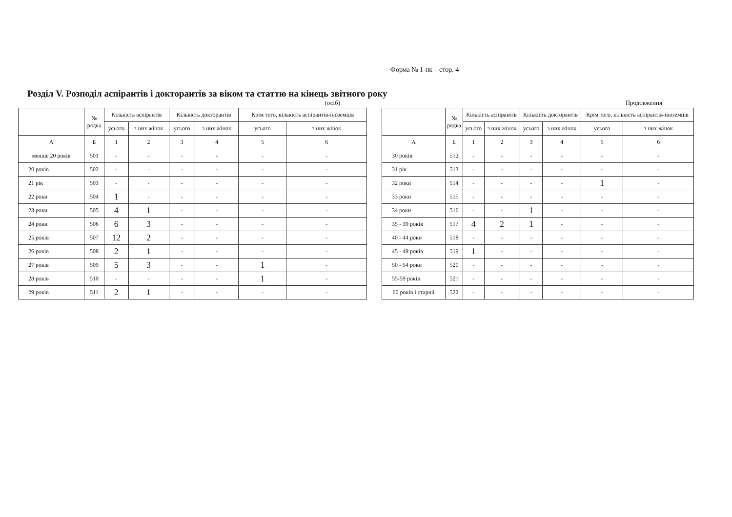Форма № 1-нк – стор. 4
Розділ V. Розподіл аспірантів і докторантів за віком та статтю на кінець звітного року
(осіб)
| | № рядка | Кількість аспірантів | | Кількість докторантів | | Крім того, кількість аспірантів-іноземців | |
| --- | --- | --- | --- | --- | --- | --- | --- |
| | | усього | з них жінок | усього | з них жінок | усього | з них жінок |
| А | Б | 1 | 2 | 3 | 4 | 5 | 6 |
| менше 20 років | 501 | - | - | - | - | - | - |
| 20 років | 502 | - | - | - | - | - | - |
| 21 рік | 503 | - | - | - | - | - | - |
| 22 роки | 504 | 1 | - | - | - | - | - |
| 23 роки | 505 | 4 | 1 | - | - | - | - |
| 24 роки | 506 | 6 | 3 | - | - | - | - |
| 25 років | 507 | 12 | 2 | - | - | - | - |
| 26 років | 508 | 2 | 1 | - | - | - | - |
| 27 років | 509 | 5 | 3 | - | - | 1 | - |
| 28 років | 510 | - | - | - | - | 1 | - |
| 29 років | 511 | 2 | 1 | - | - | - | - |
Продовження
| | № рядка | Кількість аспірантів | | Кількість докторантів | | Крім того, кількість аспірантів-іноземців | |
| --- | --- | --- | --- | --- | --- | --- | --- |
| | | усього | з них жінок | усього | з них жінок | усього | з них жінок |
| А | Б | 1 | 2 | 3 | 4 | 5 | 6 |
| 30 років | 512 | - | - | - | - | - | - |
| 31 рік | 513 | - | - | - | - | - | - |
| 32 роки | 514 | - | - | - | - | 1 | - |
| 33 роки | 515 | - | - | - | - | - | - |
| 34 роки | 516 | - | - | 1 | - | - | - |
| 35 - 39 років | 517 | 4 | 2 | 1 | - | - | - |
| 40 - 44 роки | 518 | - | - | - | - | - | - |
| 45 - 49 років | 519 | 1 | - | - | - | - | - |
| 50 - 54 роки | 520 | - | - | - | - | - | - |
| 55-59 років | 521 | - | - | - | - | - | - |
| 60 років і старші | 522 | - | - | - | - | - | - |